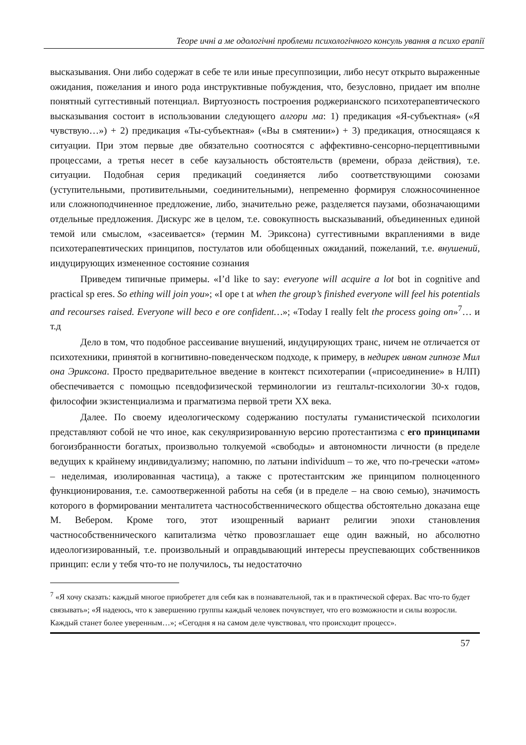Теоре ичні а ме одологічні проблеми психологічного консуль ування а психо ерапії
высказывания. Они либо содержат в себе те или иные пресуппозиции, либо несут открыто выраженные ожидания, пожелания и иного рода инструктивные побуждения, что, безусловно, придает им вполне понятный суггестивный потенциал. Виртуозность построения роджерианского психотерапевтического высказывания состоит в использовании следующего алгори ма: 1) предикация «Я-субъектная» («Я чувствую…») + 2) предикация «Ты-субъектная» («Вы в смятении») + 3) предикация, относящаяся к ситуации. При этом первые две обязательно соотносятся с аффективно-сенсорно-перцептивными процессами, а третья несет в себе каузальность обстоятельств (времени, образа действия), т.е. ситуации. Подобная серия предикаций соединяется либо соответствующими союзами (уступительными, противительными, соединительными), непременно формируя сложносочиненное или сложноподчиненное предложение, либо, значительно реже, разделяется паузами, обозначающими отдельные предложения. Дискурс же в целом, т.е. совокупность высказываний, объединенных единой темой или смыслом, «засеивается» (термин М. Эриксона) суггестивными вкраплениями в виде психотерапевтических принципов, постулатов или обобщенных ожиданий, пожеланий, т.е. внушений, индуцирующих измененное состояние сознания
Приведем типичные примеры. «I’d like to say: everyone will acquire a lot bot in cognitive and practical sp eres. So ething will join you»; «I ope t at when the group’s finished everyone will feel his potentials and recourses raised. Everyone will beco e ore confident…»; «Today I really felt the process going on»<sup>7</sup>… и т.д
Дело в том, что подобное рассеивание внушений, индуцирующих транс, ничем не отличается от психотехники, принятой в когнитивно-поведенческом подходе, к примеру, в недирек ивном гипнозе Мил она Эриксона. Просто предварительное введение в контекст психотерапии («присоединение» в НЛП) обеспечивается с помощью псевдофизической терминологии из гештальт-психологии 30-х годов, философии экзистенциализма и прагматизма первой трети XX века.
Далее. По своему идеологическому содержанию постулаты гуманистической психологии представляют собой не что иное, как секуляризированную версию протестантизма с его принципами богоизбранности богатых, произвольно толкуемой «свободы» и автономности личности (в пределе ведущих к крайнему индивидуализму; напомню, по латыни individuum – то же, что по-гречески «атом» – неделимая, изолированная частица), а также с протестантским же принципом полноценного функционирования, т.е. самоотверженной работы на себя (и в пределе – на свою семью), значимость которого в формировании менталитета частнособственнического общества обстоятельно доказана еще М. Вебером. Кроме того, этот изощренный вариант религии эпохи становления частнособственнического капитализма чѐтко провозглашает еще один важный, но абсолютно идеологизированный, т.е. произвольный и оправдывающий интересы преуспевающих собственников принцип: если у тебя что-то не получилось, ты недостаточно
<sup>7</sup> «Я хочу сказать: каждый многое приобретет для себя как в познавательной, так и в практической сферах. Вас что-то будет связывать»; «Я надеюсь, что к завершению группы каждый человек почувствует, что его возможности и силы возросли. Каждый станет более уверенным…»; «Сегодня я на самом деле чувствовал, что происходит процесс».
57